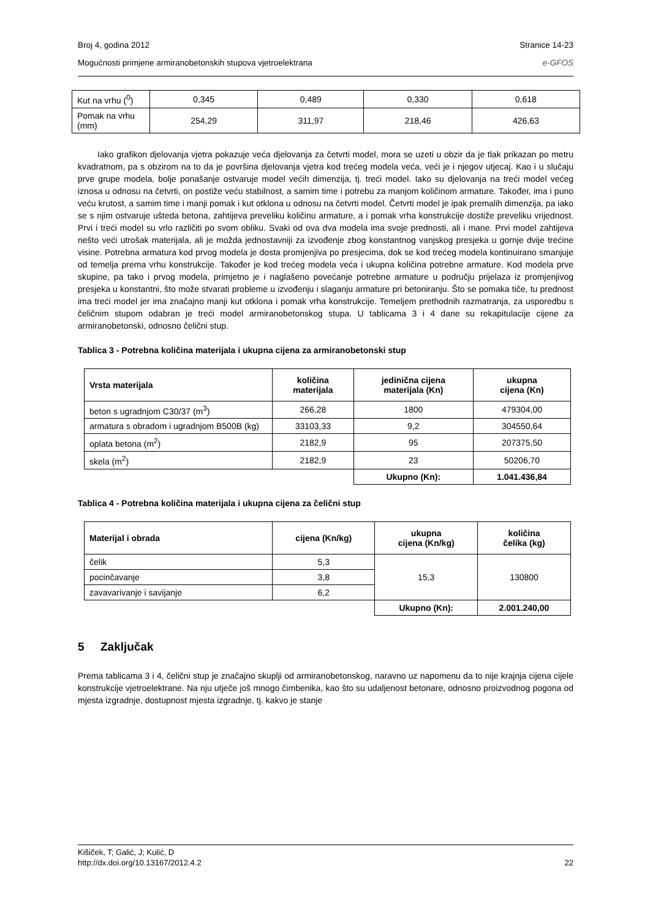Broj 4, godina 2012 Stranice 14-23
Mogućnosti primjene armiranobetonskih stupova vjetroelektrana e-GFOS
| Kut na vrhu (<sup>0</sup>) | 0,345 | 0,489 | 0,330 | 0,618 |
| Pomak na vrhu (mm) | 254,29 | 311,97 | 218,46 | 426,63 |
Iako grafikon djelovanja vjetra pokazuje veća djelovanja za četvrti model, mora se uzeti u obzir da je tlak prikazan po metru kvadratnom, pa s obzirom na to da je površina djelovanja vjetra kod trećeg modela veća, veći je i njegov utjecaj. Kao i u slučaju prve grupe modela, bolje ponašanje ostvaruje model većih dimenzija, tj. treći model. Iako su djelovanja na treći model većeg iznosa u odnosu na četvrti, on postiže veću stabilnost, a samim time i potrebu za manjom količinom armature. Također, ima i puno veću krutost, a samim time i manji pomak i kut otklona u odnosu na četvrti model. Četvrti model je ipak premalih dimenzija, pa iako se s njim ostvaruje ušteda betona, zahtijeva preveliku količinu armature, a i pomak vrha konstrukcije dostiže preveliku vrijednost. Prvi i treći model su vrlo različiti po svom obliku. Svaki od ova dva modela ima svoje prednosti, ali i mane. Prvi model zahtijeva nešto veći utrošak materijala, ali je možda jednostavniji za izvođenje zbog konstantnog vanjskog presjeka u gornje dvije trećine visine. Potrebna armatura kod prvog modela je dosta promjenjiva po presjecima, dok se kod trećeg modela kontinuirano smanjuje od temelja prema vrhu konstrukcije. Također je kod trećeg modela veća i ukupna količina potrebne armature. Kod modela prve skupine, pa tako i prvog modela, primjetno je i naglašeno povećanje potrebne armature u području prijelaza iz promjenjivog presjeka u konstantni, što može stvarati probleme u izvođenju i slaganju armature pri betoniranju. Što se pomaka tiče, tu prednost ima treći model jer ima značajno manji kut otklona i pomak vrha konstrukcije. Temeljem prethodnih razmatranja, za usporedbu s čeličnim stupom odabran je treći model armiranobetonskog stupa. U tablicama 3 i 4 dane su rekapitulacije cijene za armiranobetonski, odnosno čelični stup.
Tablica 3 - Potrebna količina materijala i ukupna cijena za armiranobetonski stup
| Vrsta materijala | količina materijala | jedinična cijena materijala (Kn) | ukupna cijena (Kn) |
| --- | --- | --- | --- |
| beton s ugradnjom C30/37 (m<sup>3</sup>) | 266,28 | 1800 | 479304,00 |
| armatura s obradom i ugradnjom B500B (kg) | 33103,33 | 9,2 | 304550,64 |
| oplata betona (m<sup>2</sup>) | 2182,9 | 95 | 207375,50 |
| skela (m<sup>2</sup>) | 2182,9 | 23 | 50206,70 |
| | | Ukupno (Kn): | 1.041.436,84 |
Tablica 4 - Potrebna količina materijala i ukupna cijena za čelični stup
| Materijal i obrada | cijena (Kn/kg) | ukupna cijena (Kn/kg) | količina čelika (kg) |
| --- | --- | --- | --- |
| čelik | 5,3 | 15,3 | 130800 |
| pocinčavanje | 3,8 | | |
| zavavarivanje i savijanje | 6,2 | | |
| | | Ukupno (Kn): | 2.001.240,00 |
5 Zaključak
Prema tablicama 3 i 4, čelični stup je značajno skuplji od armiranobetonskog, naravno uz napomenu da to nije krajnja cijena cijele konstrukcije vjetroelektrane. Na nju utječe još mnogo čimbenika, kao što su udaljenost betonare, odnosno proizvodnog pogona od mjesta izgradnje, dostupnost mjesta izgradnje, tj. kakvo je stanje
Kišiček, T; Galić, J; Kulić, D
http://dx.doi.org/10.13167/2012.4.2 22